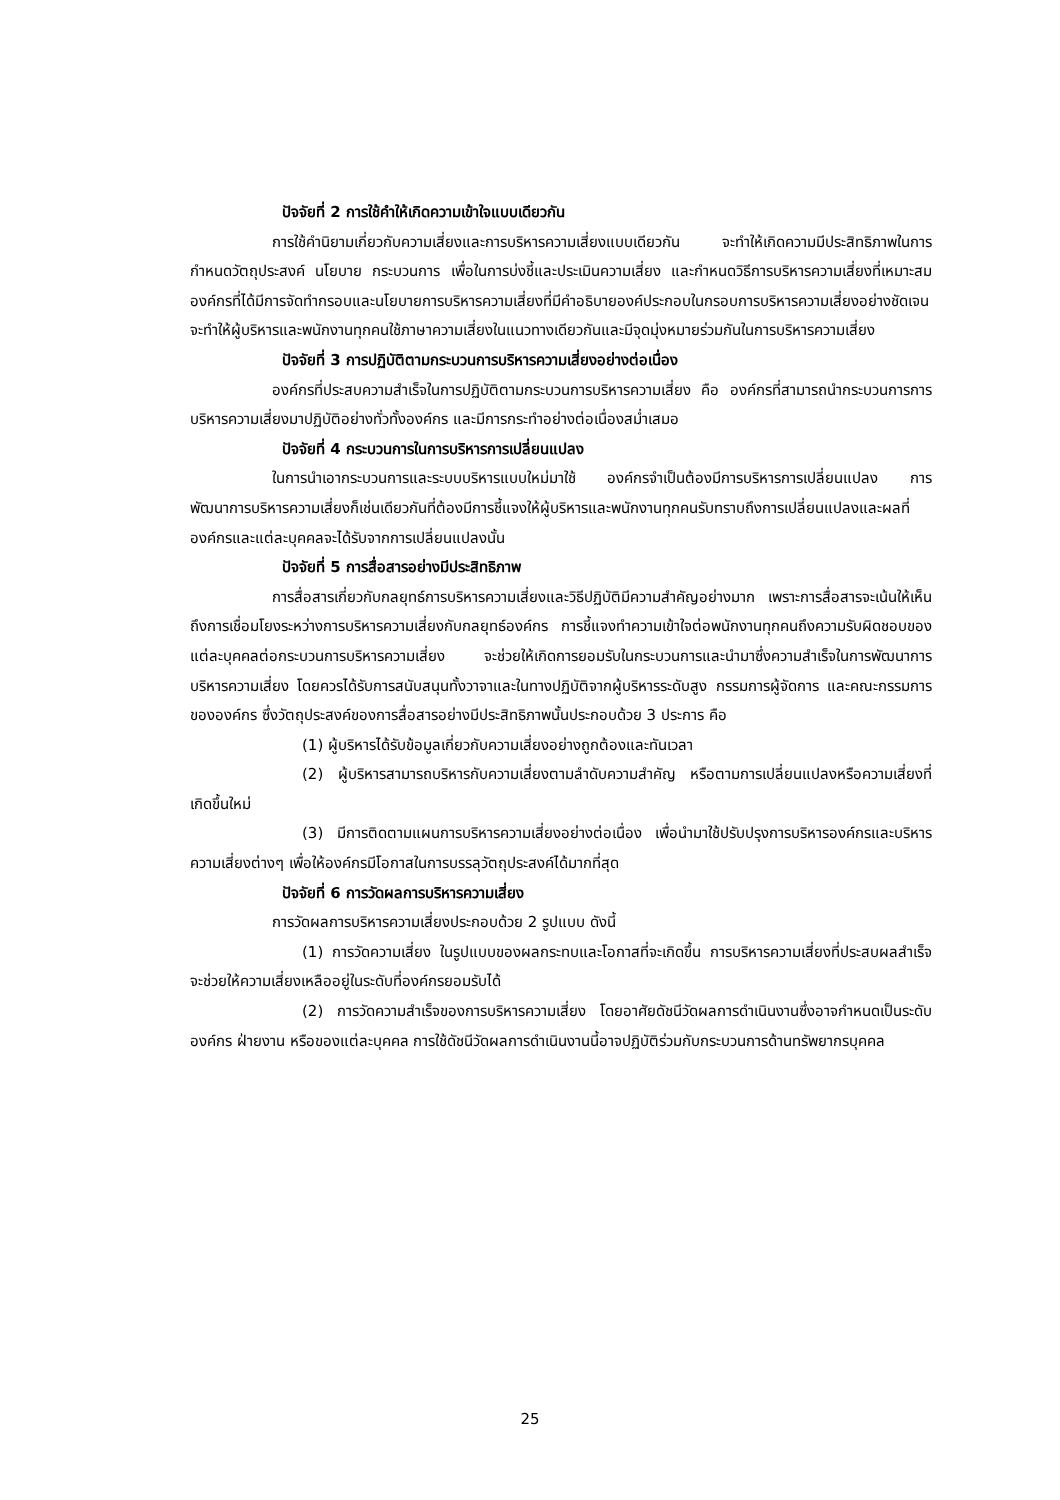ปัจจัยที่ 2 การใช้คำให้เกิดความเข้าใจแบบเดียวกัน
การใช้คำนิยามเกี่ยวกับความเสี่ยงและการบริหารความเสี่ยงแบบเดียวกัน จะทำให้เกิดความมีประสิทธิภาพในการกำหนดวัตถุประสงค์ นโยบาย กระบวนการ เพื่อในการบ่งชี้และประเมินความเสี่ยง และกำหนดวิธีการบริหารความเสี่ยงที่เหมาะสม องค์กรที่ได้มีการจัดทำกรอบและนโยบายการบริหารความเสี่ยงที่มีคำอธิบายองค์ประกอบในกรอบการบริหารความเสี่ยงอย่างชัดเจน จะทำให้ผู้บริหารและพนักงานทุกคนใช้ภาษาความเสี่ยงในแนวทางเดียวกันและมีจุดมุ่งหมายร่วมกันในการบริหารความเสี่ยง
ปัจจัยที่ 3 การปฏิบัติตามกระบวนการบริหารความเสี่ยงอย่างต่อเนื่อง
องค์กรที่ประสบความสำเร็จในการปฏิบัติตามกระบวนการบริหารความเสี่ยง คือ องค์กรที่สามารถนำกระบวนการการบริหารความเสี่ยงมาปฏิบัติอย่างทั่วทั้งองค์กร และมีการกระทำอย่างต่อเนื่องสม่ำเสมอ
ปัจจัยที่ 4 กระบวนการในการบริหารการเปลี่ยนแปลง
ในการนำเอากระบวนการและระบบบริหารแบบใหม่มาใช้ องค์กรจำเป็นต้องมีการบริหารการเปลี่ยนแปลง การพัฒนาการบริหารความเสี่ยงก็เช่นเดียวกันที่ต้องมีการชี้แจงให้ผู้บริหารและพนักงานทุกคนรับทราบถึงการเปลี่ยนแปลงและผลที่องค์กรและแต่ละบุคคลจะได้รับจากการเปลี่ยนแปลงนั้น
ปัจจัยที่ 5 การสื่อสารอย่างมีประสิทธิภาพ
การสื่อสารเกี่ยวกับกลยุทธ์การบริหารความเสี่ยงและวิธีปฏิบัติมีความสำคัญอย่างมาก เพราะการสื่อสารจะเน้นให้เห็นถึงการเชื่อมโยงระหว่างการบริหารความเสี่ยงกับกลยุทธ์องค์กร การชี้แจงทำความเข้าใจต่อพนักงานทุกคนถึงความรับผิดชอบของแต่ละบุคคลต่อกระบวนการบริหารความเสี่ยง จะช่วยให้เกิดการยอมรับในกระบวนการและนำมาซึ่งความสำเร็จในการพัฒนาการบริหารความเสี่ยง โดยควรได้รับการสนับสนุนทั้งวาจาและในทางปฏิบัติจากผู้บริหารระดับสูง กรรมการผู้จัดการ และคณะกรรมการขององค์กร ซึ่งวัตถุประสงค์ของการสื่อสารอย่างมีประสิทธิภาพนั้นประกอบด้วย 3 ประการ คือ
(1) ผู้บริหารได้รับข้อมูลเกี่ยวกับความเสี่ยงอย่างถูกต้องและทันเวลา
(2) ผู้บริหารสามารถบริหารกับความเสี่ยงตามลำดับความสำคัญ หรือตามการเปลี่ยนแปลงหรือความเสี่ยงที่เกิดขึ้นใหม่
(3) มีการติดตามแผนการบริหารความเสี่ยงอย่างต่อเนื่อง เพื่อนำมาใช้ปรับปรุงการบริหารองค์กรและบริหารความเสี่ยงต่างๆ เพื่อให้องค์กรมีโอกาสในการบรรลุวัตถุประสงค์ได้มากที่สุด
ปัจจัยที่ 6 การวัดผลการบริหารความเสี่ยง
การวัดผลการบริหารความเสี่ยงประกอบด้วย 2 รูปแบบ ดังนี้
(1) การวัดความเสี่ยง ในรูปแบบของผลกระทบและโอกาสที่จะเกิดขึ้น การบริหารความเสี่ยงที่ประสบผลสำเร็จ จะช่วยให้ความเสี่ยงเหลืออยู่ในระดับที่องค์กรยอมรับได้
(2) การวัดความสำเร็จของการบริหารความเสี่ยง โดยอาศัยดัชนีวัดผลการดำเนินงานซึ่งอาจกำหนดเป็นระดับองค์กร ฝ่ายงาน หรือของแต่ละบุคคล การใช้ดัชนีวัดผลการดำเนินงานนี้อาจปฏิบัติร่วมกับกระบวนการด้านทรัพยากรบุคคล
25